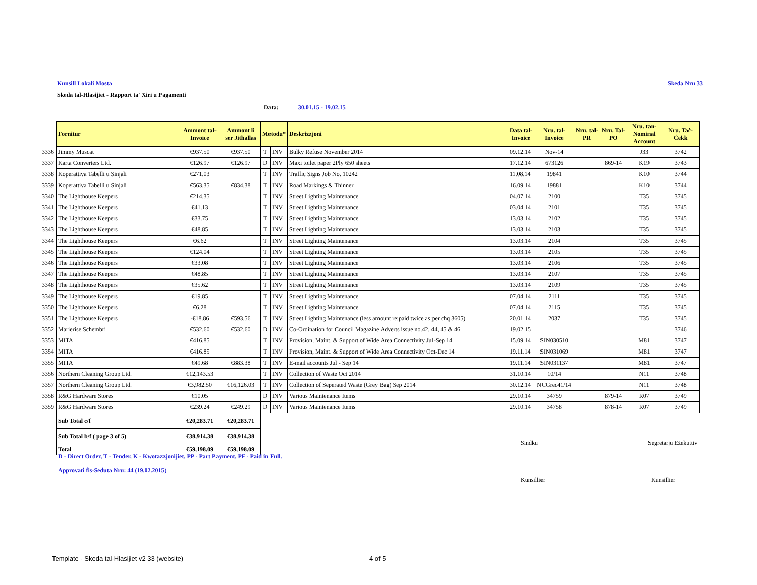Kunsill Lokali Mosta Skeda Nru 33
Skeda tal-Hlasijiet - Rapport ta' Xiri u Pagamenti
Data: 30.01.15 - 19.02.15
| | Fornitur | Ammont tal- Invoice | Ammont li ser Jithallas | Metodu* | | Deskrizzjoni | Data tal- Invoice | Nru. tal- Invoice | Nru. tal- PR | Nru. Tal- PO | Nru. tan- Nominal Account | Nru. Taċ- Ċekk |
| 3336 | Jimmy Muscat | €937.50 | €937.50 | T | INV | Bulky Refuse November 2014 | 09.12.14 | Nov-14 | | | J33 | 3742 |
| 3337 | Karta Converters Ltd. | €126.97 | €126.97 | D | INV | Maxi toilet paper 2Ply 650 sheets | 17.12.14 | 673126 | | 869-14 | K19 | 3743 |
| 3338 | Koperattiva Tabelli u Sinjali | €271.03 | | T | INV | Traffic Signs Job No. 10242 | 11.08.14 | 19841 | | | K10 | 3744 |
| 3339 | Koperattiva Tabelli u Sinjali | €563.35 | €834.38 | T | INV | Road Markings & Thinner | 16.09.14 | 19881 | | | K10 | 3744 |
| 3340 | The Lighthouse Keepers | €214.35 | | T | INV | Street Lighting Maintenance | 04.07.14 | 2100 | | | T35 | 3745 |
| 3341 | The Lighthouse Keepers | €41.13 | | T | INV | Street Lighting Maintenance | 03.04.14 | 2101 | | | T35 | 3745 |
| 3342 | The Lighthouse Keepers | €33.75 | | T | INV | Street Lighting Maintenance | 13.03.14 | 2102 | | | T35 | 3745 |
| 3343 | The Lighthouse Keepers | €48.85 | | T | INV | Street Lighting Maintenance | 13.03.14 | 2103 | | | T35 | 3745 |
| 3344 | The Lighthouse Keepers | €6.62 | | T | INV | Street Lighting Maintenance | 13.03.14 | 2104 | | | T35 | 3745 |
| 3345 | The Lighthouse Keepers | €124.04 | | T | INV | Street Lighting Maintenance | 13.03.14 | 2105 | | | T35 | 3745 |
| 3346 | The Lighthouse Keepers | €33.08 | | T | INV | Street Lighting Maintenance | 13.03.14 | 2106 | | | T35 | 3745 |
| 3347 | The Lighthouse Keepers | €48.85 | | T | INV | Street Lighting Maintenance | 13.03.14 | 2107 | | | T35 | 3745 |
| 3348 | The Lighthouse Keepers | €35.62 | | T | INV | Street Lighting Maintenance | 13.03.14 | 2109 | | | T35 | 3745 |
| 3349 | The Lighthouse Keepers | €19.85 | | T | INV | Street Lighting Maintenance | 07.04.14 | 2111 | | | T35 | 3745 |
| 3350 | The Lighthouse Keepers | €6.28 | | T | INV | Street Lighting Maintenance | 07.04.14 | 2115 | | | T35 | 3745 |
| 3351 | The Lighthouse Keepers | -€18.86 | €593.56 | T | INV | Street Lighting Maintenance (less amount re:paid twice as per chq 3605) | 20.01.14 | 2037 | | | T35 | 3745 |
| 3352 | Marierise Schembri | €532.60 | €532.60 | D | INV | Co-Ordination for Council Magazine Adverts issue no.42, 44, 45 & 46 | 19.02.15 | | | | | 3746 |
| 3353 | MITA | €416.85 | | T | INV | Provision, Maint. & Support of Wide Area Connectivity Jul-Sep 14 | 15.09.14 | SIN030510 | | | M81 | 3747 |
| 3354 | MITA | €416.85 | | T | INV | Provision, Maint. & Support of Wide Area Connectivity Oct-Dec 14 | 19.11.14 | SIN031069 | | | M81 | 3747 |
| 3355 | MITA | €49.68 | €883.38 | T | INV | E-mail accounts Jul - Sep 14 | 19.11.14 | SIN031137 | | | M81 | 3747 |
| 3356 | Northern Cleaning Group Ltd. | €12,143.53 | | T | INV | Collection of Waste Oct 2014 | 31.10.14 | 10/14 | | | N11 | 3748 |
| 3357 | Northern Cleaning Group Ltd. | €3,982.50 | €16,126.03 | T | INV | Collection of Seperated Waste (Grey Bag) Sep 2014 | 30.12.14 | NCGrec41/14 | | | N11 | 3748 |
| 3358 | R&G Hardware Stores | €10.05 | | D | INV | Various Maintenance Items | 29.10.14 | 34759 | | 879-14 | R07 | 3749 |
| 3359 | R&G Hardware Stores | €239.24 | €249.29 | D | INV | Various Maintenance Items | 29.10.14 | 34758 | | 878-14 | R07 | 3749 |
| | Sub Total c/f | €20,283.71 | €20,283.71 | | | | | | | | | |
| | Sub Total b/f ( page 3 of 5) | €38,914.38 | €38,914.38 | | | | | | | | | |
| | Total | €59,198.09 | €59,198.09 | | | | | | | | | |
Sindku Segretarju Eżekuttiv
Kunsillier Kunsillier
D - Direct Order, T - Tender, K - Kwotazzjonijiet, PP - Part Payment, PF - Paid in Full.
Approvati fis-Seduta Nru: 44 (19.02.2015)
Template - Skeda tal-Hlasijiet v2 33 (website)
4 of 5